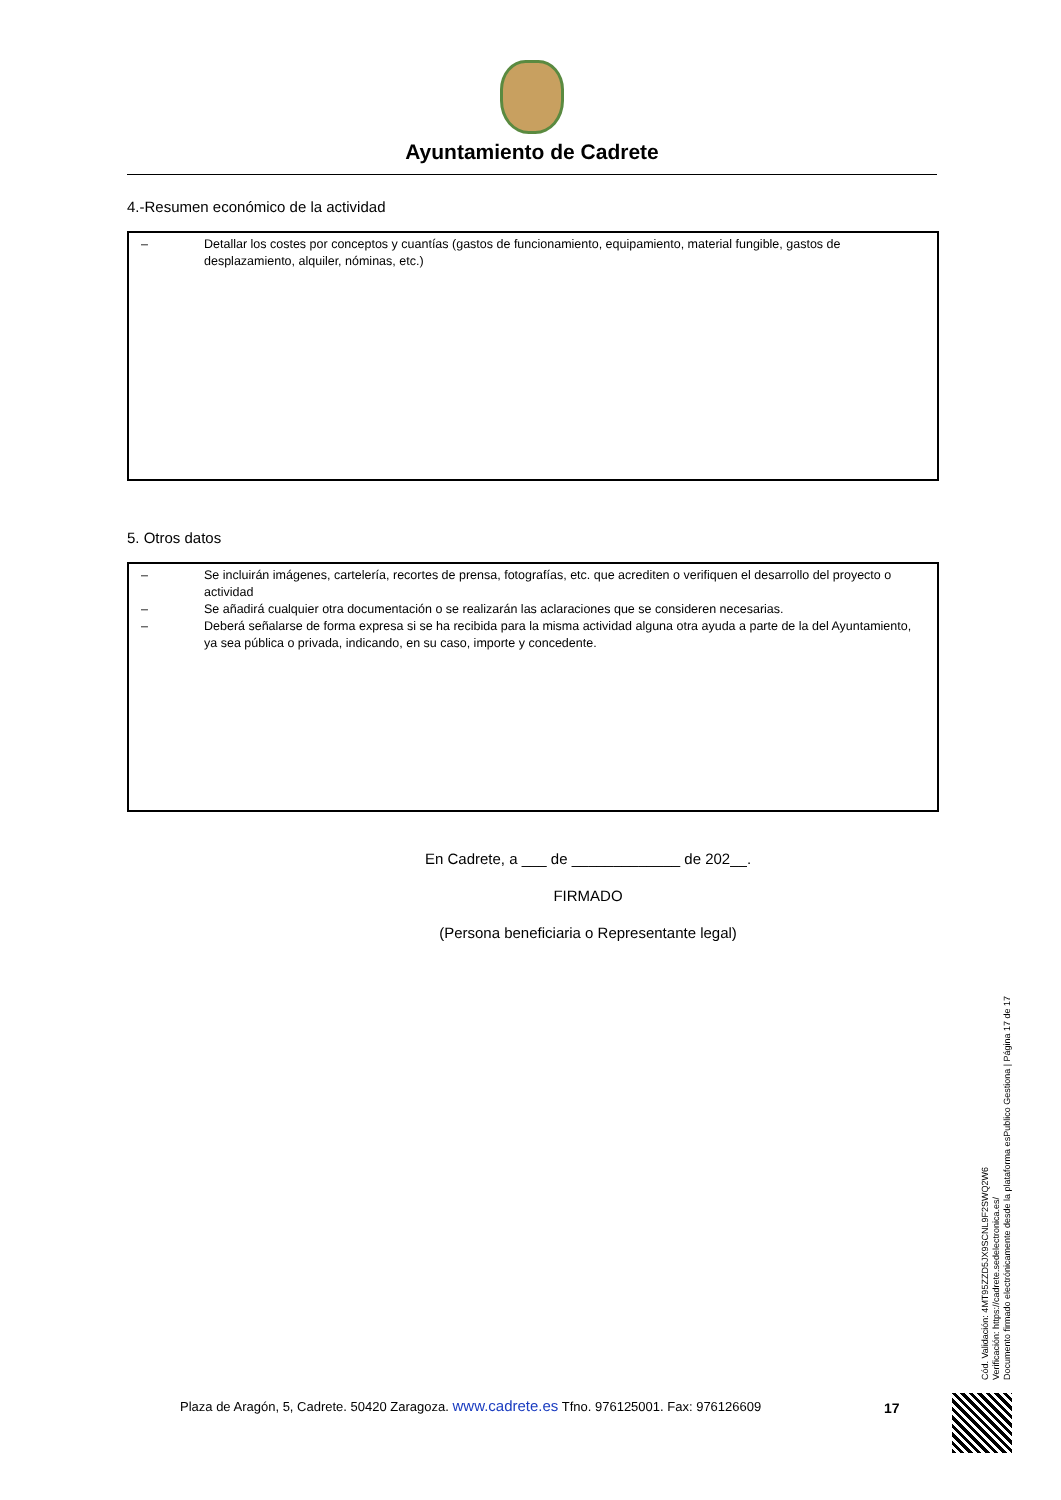Ayuntamiento de Cadrete
4.-Resumen económico de la actividad
– Detallar los costes por conceptos y cuantías (gastos de funcionamiento, equipamiento, material fungible, gastos de desplazamiento, alquiler, nóminas, etc.)
5. Otros datos
– Se incluirán imágenes, cartelería, recortes de prensa, fotografías, etc. que acrediten o verifiquen el desarrollo del proyecto o actividad
– Se añadirá cualquier otra documentación o se realizarán las aclaraciones que se consideren necesarias.
– Deberá señalarse de forma expresa si se ha recibida para la misma actividad alguna otra ayuda a parte de la del Ayuntamiento, ya sea pública o privada, indicando, en su caso, importe y concedente.
En Cadrete, a ___ de _____________ de 202__.
FIRMADO
(Persona beneficiaria o Representante legal)
Cód. Validación: 4MT95ZZD5JX9SCNL9F2SWQ2W6
Verificación: https://cadrete.sedelectronica.es/
Documento firmado electrónicamente desde la plataforma esPublico Gestiona | Página 17 de 17
Plaza de Aragón, 5, Cadrete. 50420 Zaragoza. www.cadrete.es Tfno. 976125001. Fax: 976126609
17